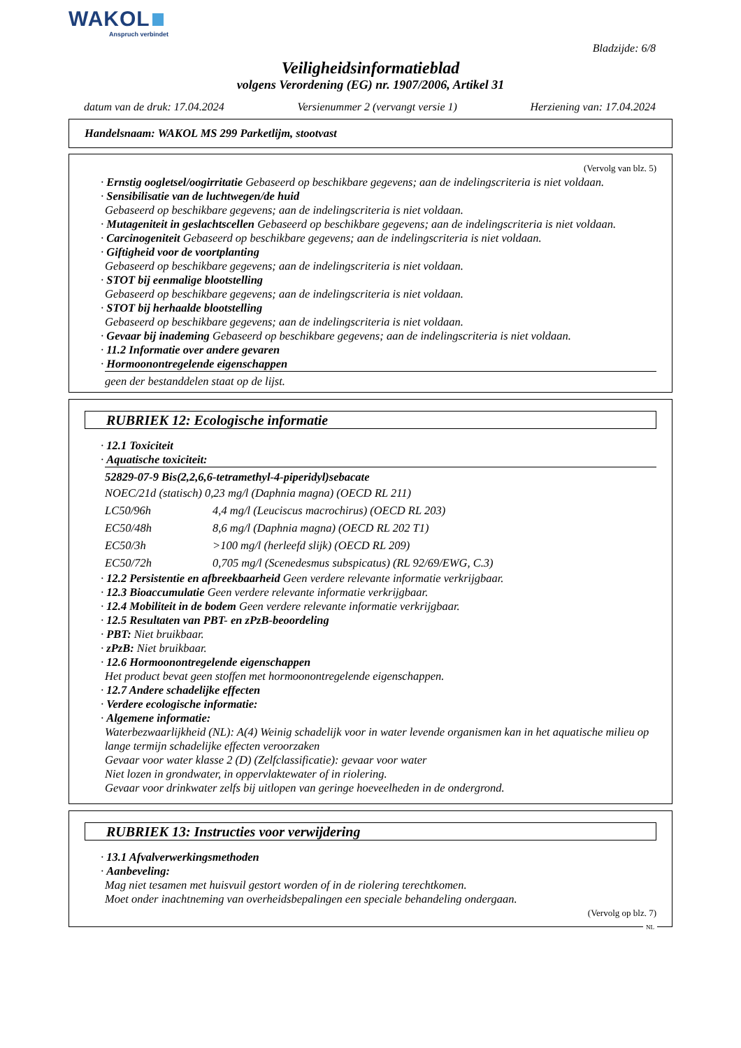WAKOL
Anspruch verbindet
Bladzijde: 6/8
Veiligheidsinformatieblad
volgens Verordening (EG) nr. 1907/2006, Artikel 31
datum van de druk: 17.04.2024 Versienummer 2 (vervangt versie 1) Herziening van: 17.04.2024
Handelsnaam: WAKOL MS 299 Parketlijm, stootvast
(Vervolg van blz. 5)
· Ernstig oogletsel/oogirritatie Gebaseerd op beschikbare gegevens; aan de indelingscriteria is niet voldaan.
· Sensibilisatie van de luchtwegen/de huid
Gebaseerd op beschikbare gegevens; aan de indelingscriteria is niet voldaan.
· Mutageniteit in geslachtscellen Gebaseerd op beschikbare gegevens; aan de indelingscriteria is niet voldaan.
· Carcinogeniteit Gebaseerd op beschikbare gegevens; aan de indelingscriteria is niet voldaan.
· Giftigheid voor de voortplanting
Gebaseerd op beschikbare gegevens; aan de indelingscriteria is niet voldaan.
· STOT bij eenmalige blootstelling
Gebaseerd op beschikbare gegevens; aan de indelingscriteria is niet voldaan.
· STOT bij herhaalde blootstelling
Gebaseerd op beschikbare gegevens; aan de indelingscriteria is niet voldaan.
· Gevaar bij inademing Gebaseerd op beschikbare gegevens; aan de indelingscriteria is niet voldaan.
· 11.2 Informatie over andere gevaren
· Hormoonontregelende eigenschappen
geen der bestanddelen staat op de lijst.
RUBRIEK 12: Ecologische informatie
· 12.1 Toxiciteit
· Aquatische toxiciteit:
52829-07-9 Bis(2,2,6,6-tetramethyl-4-piperidyl)sebacate
| NOEC/21d (statisch) 0,23 mg/l (Daphnia magna) (OECD RL 211) | |
| LC50/96h | 4,4 mg/l (Leuciscus macrochirus) (OECD RL 203) |
| EC50/48h | 8,6 mg/l (Daphnia magna) (OECD RL 202 T1) |
| EC50/3h | >100 mg/l (herleefd slijk) (OECD RL 209) |
| EC50/72h | 0,705 mg/l (Scenedesmus subspicatus) (RL 92/69/EWG, C.3) |
· 12.2 Persistentie en afbreekbaarheid Geen verdere relevante informatie verkrijgbaar.
· 12.3 Bioaccumulatie Geen verdere relevante informatie verkrijgbaar.
· 12.4 Mobiliteit in de bodem Geen verdere relevante informatie verkrijgbaar.
· 12.5 Resultaten van PBT- en zPzB-beoordeling
· PBT: Niet bruikbaar.
· zPzB: Niet bruikbaar.
· 12.6 Hormoonontregelende eigenschappen
Het product bevat geen stoffen met hormoonontregelende eigenschappen.
· 12.7 Andere schadelijke effecten
· Verdere ecologische informatie:
· Algemene informatie:
Waterbezwaarlijkheid (NL): A(4) Weinig schadelijk voor in water levende organismen kan in het aquatische milieu op lange termijn schadelijke effecten veroorzaken
Gevaar voor water klasse 2 (D) (Zelfclassificatie): gevaar voor water
Niet lozen in grondwater, in oppervlaktewater of in riolering.
Gevaar voor drinkwater zelfs bij uitlopen van geringe hoeveelheden in de ondergrond.
RUBRIEK 13: Instructies voor verwijdering
· 13.1 Afvalverwerkingsmethoden
· Aanbeveling:
Mag niet tesamen met huisvuil gestort worden of in de riolering terechtkomen.
Moet onder inachtneming van overheidsbepalingen een speciale behandeling ondergaan.
(Vervolg op blz. 7)
NL